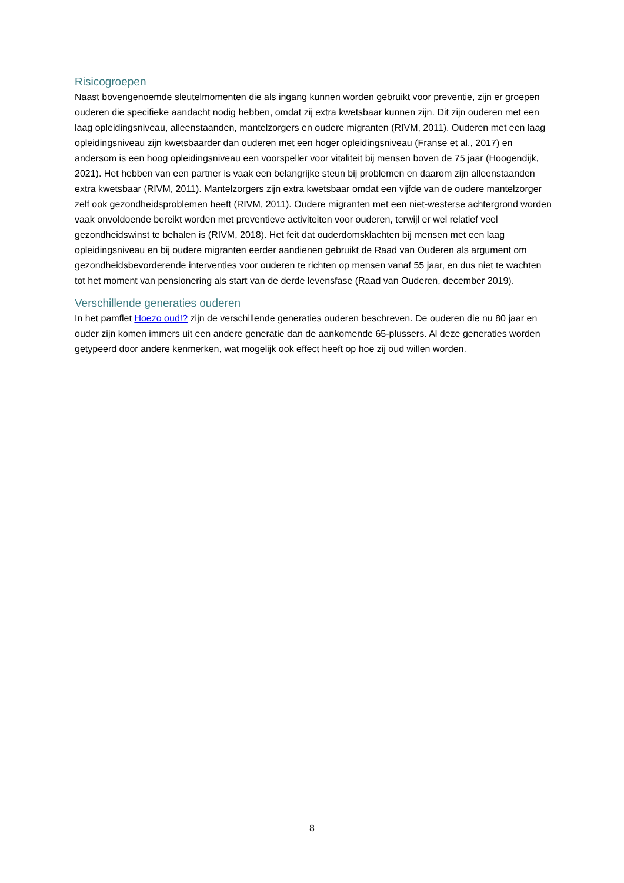Risicogroepen
Naast bovengenoemde sleutelmomenten die als ingang kunnen worden gebruikt voor preventie, zijn er groepen ouderen die specifieke aandacht nodig hebben, omdat zij extra kwetsbaar kunnen zijn. Dit zijn ouderen met een laag opleidingsniveau, alleenstaanden, mantelzorgers en oudere migranten (RIVM, 2011). Ouderen met een laag opleidingsniveau zijn kwetsbaarder dan ouderen met een hoger opleidingsniveau (Franse et al., 2017) en andersom is een hoog opleidingsniveau een voorspeller voor vitaliteit bij mensen boven de 75 jaar (Hoogendijk, 2021). Het hebben van een partner is vaak een belangrijke steun bij problemen en daarom zijn alleenstaanden extra kwetsbaar (RIVM, 2011). Mantelzorgers zijn extra kwetsbaar omdat een vijfde van de oudere mantelzorger zelf ook gezondheidsproblemen heeft (RIVM, 2011). Oudere migranten met een niet-westerse achtergrond worden vaak onvoldoende bereikt worden met preventieve activiteiten voor ouderen, terwijl er wel relatief veel gezondheidswinst te behalen is (RIVM, 2018). Het feit dat ouderdomsklachten bij mensen met een laag opleidingsniveau en bij oudere migranten eerder aandienen gebruikt de Raad van Ouderen als argument om gezondheidsbevorderende interventies voor ouderen te richten op mensen vanaf 55 jaar, en dus niet te wachten tot het moment van pensionering als start van de derde levensfase (Raad van Ouderen, december 2019).
Verschillende generaties ouderen
In het pamflet Hoezo oud!? zijn de verschillende generaties ouderen beschreven. De ouderen die nu 80 jaar en ouder zijn komen immers uit een andere generatie dan de aankomende 65-plussers. Al deze generaties worden getypeerd door andere kenmerken, wat mogelijk ook effect heeft op hoe zij oud willen worden.
8